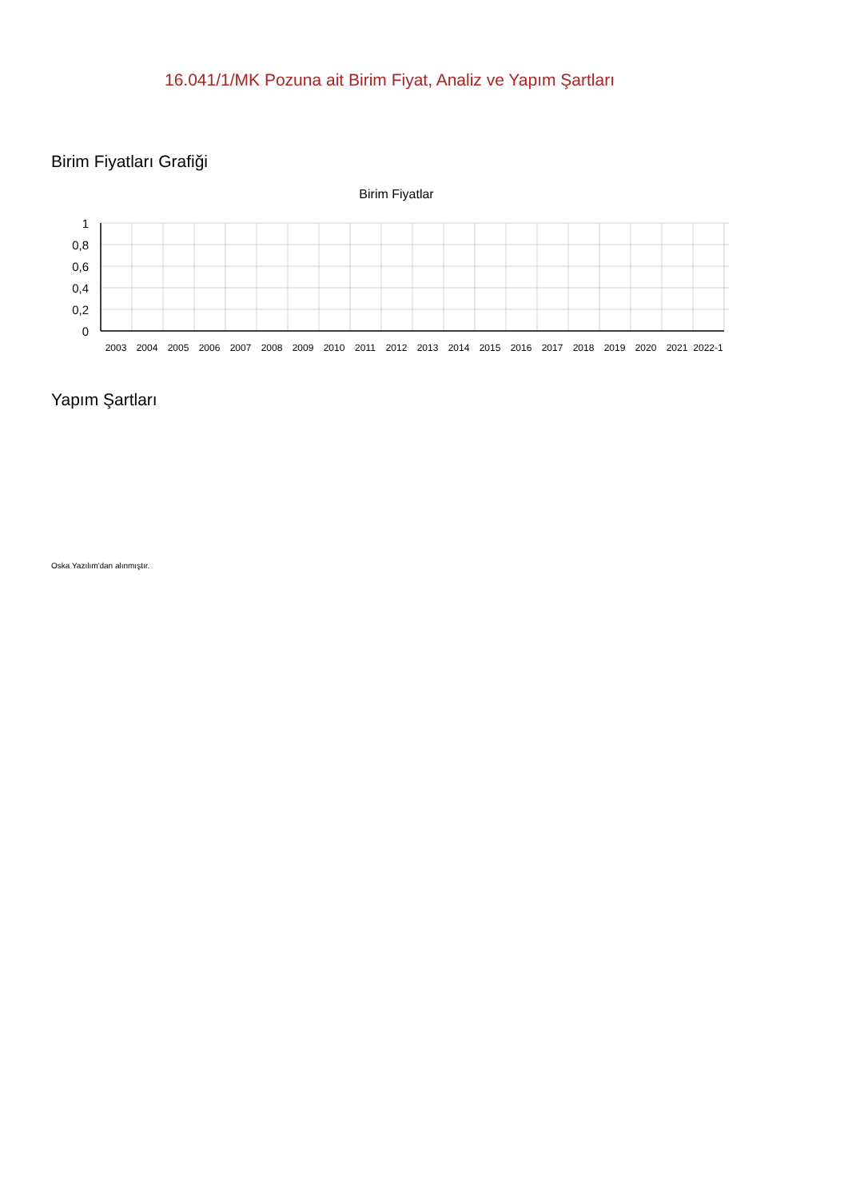16.041/1/MK Pozuna ait Birim Fiyat, Analiz ve Yapım Şartları
Birim Fiyatları Grafiği
Birim Fiyatlar
1
0,8
0,6
0,4
0,2
0
2003
2004
2005
2006
2007
2008
2009
2010
2011
2012
2013
2014
2015
2016
2017
2018
2019
2020
2021
2022-1
Yapım Şartları
Oska Yazılım'dan alınmıştır.